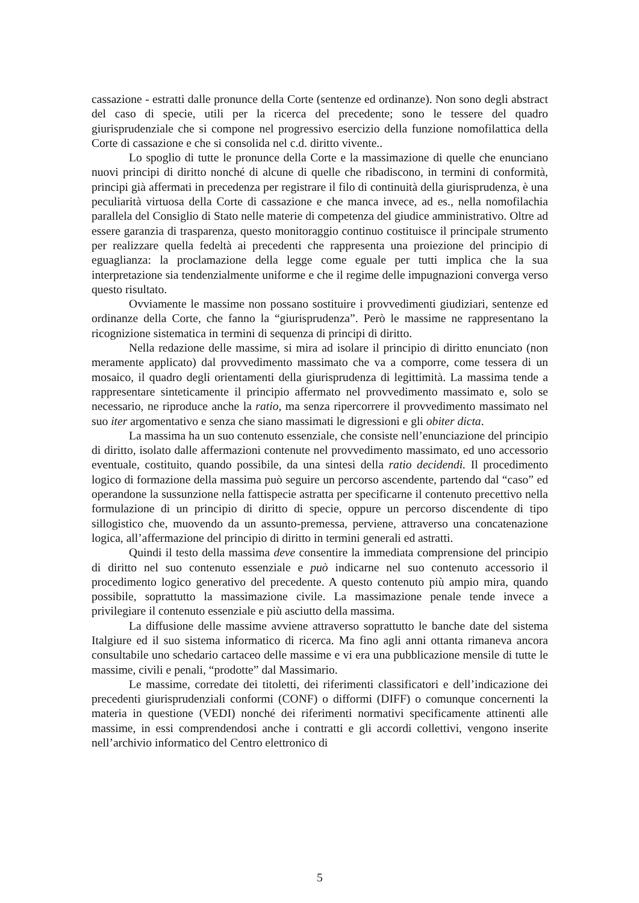cassazione - estratti dalle pronunce della Corte (sentenze ed ordinanze). Non sono degli abstract del caso di specie, utili per la ricerca del precedente; sono le tessere del quadro giurisprudenziale che si compone nel progressivo esercizio della funzione nomofilattica della Corte di cassazione e che si consolida nel c.d. diritto vivente..
Lo spoglio di tutte le pronunce della Corte e la massimazione di quelle che enunciano nuovi principi di diritto nonché di alcune di quelle che ribadiscono, in termini di conformità, principi già affermati in precedenza per registrare il filo di continuità della giurisprudenza, è una peculiarità virtuosa della Corte di cassazione e che manca invece, ad es., nella nomofilachia parallela del Consiglio di Stato nelle materie di competenza del giudice amministrativo. Oltre ad essere garanzia di trasparenza, questo monitoraggio continuo costituisce il principale strumento per realizzare quella fedeltà ai precedenti che rappresenta una proiezione del principio di eguaglianza: la proclamazione della legge come eguale per tutti implica che la sua interpretazione sia tendenzialmente uniforme e che il regime delle impugnazioni converga verso questo risultato.
Ovviamente le massime non possano sostituire i provvedimenti giudiziari, sentenze ed ordinanze della Corte, che fanno la “giurisprudenza”. Però le massime ne rappresentano la ricognizione sistematica in termini di sequenza di principi di diritto.
Nella redazione delle massime, si mira ad isolare il principio di diritto enunciato (non meramente applicato) dal provvedimento massimato che va a comporre, come tessera di un mosaico, il quadro degli orientamenti della giurisprudenza di legittimità. La massima tende a rappresentare sinteticamente il principio affermato nel provvedimento massimato e, solo se necessario, ne riproduce anche la ratio, ma senza ripercorrere il provvedimento massimato nel suo iter argomentativo e senza che siano massimati le digressioni e gli obiter dicta.
La massima ha un suo contenuto essenziale, che consiste nell’enunciazione del principio di diritto, isolato dalle affermazioni contenute nel provvedimento massimato, ed uno accessorio eventuale, costituito, quando possibile, da una sintesi della ratio decidendi. Il procedimento logico di formazione della massima può seguire un percorso ascendente, partendo dal “caso” ed operandone la sussunzione nella fattispecie astratta per specificarne il contenuto precettivo nella formulazione di un principio di diritto di specie, oppure un percorso discendente di tipo sillogistico che, muovendo da un assunto-premessa, perviene, attraverso una concatenazione logica, all’affermazione del principio di diritto in termini generali ed astratti.
Quindi il testo della massima deve consentire la immediata comprensione del principio di diritto nel suo contenuto essenziale e può indicarne nel suo contenuto accessorio il procedimento logico generativo del precedente. A questo contenuto più ampio mira, quando possibile, soprattutto la massimazione civile. La massimazione penale tende invece a privilegiare il contenuto essenziale e più asciutto della massima.
La diffusione delle massime avviene attraverso soprattutto le banche date del sistema Italgiure ed il suo sistema informatico di ricerca. Ma fino agli anni ottanta rimaneva ancora consultabile uno schedario cartaceo delle massime e vi era una pubblicazione mensile di tutte le massime, civili e penali, “prodotte” dal Massimario.
Le massime, corredate dei titoletti, dei riferimenti classificatori e dell’indicazione dei precedenti giurisprudenziali conformi (CONF) o difformi (DIFF) o comunque concernenti la materia in questione (VEDI) nonché dei riferimenti normativi specificamente attinenti alle massime, in essi comprendendosi anche i contratti e gli accordi collettivi, vengono inserite nell’archivio informatico del Centro elettronico di
5